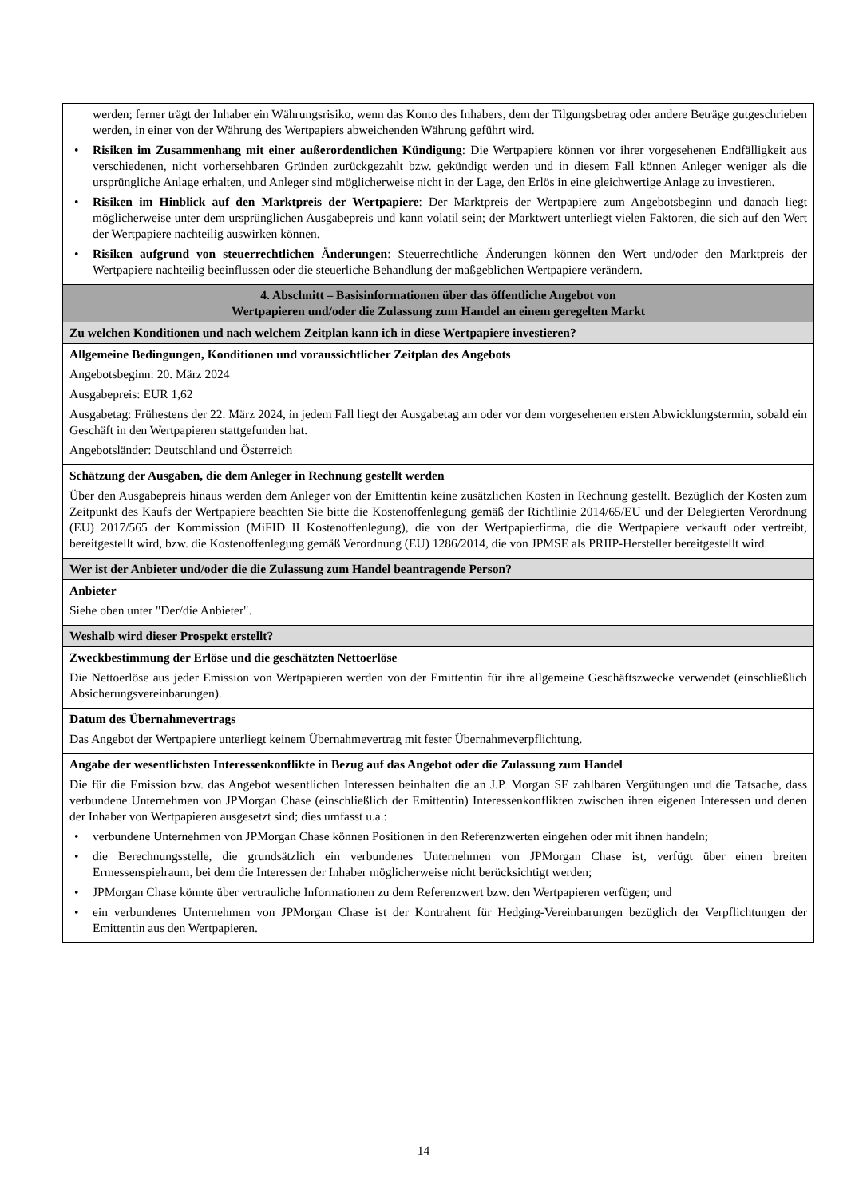| werden; ferner trägt der Inhaber ein Währungsrisiko, wenn das Konto des Inhabers, dem der Tilgungsbetrag oder andere Beträge gutgeschrieben werden, in einer von der Währung des Wertpapiers abweichenden Währung geführt wird. • Risiken im Zusammenhang mit einer außerordentlichen Kündigung : Die Wertpapiere können vor ihrer vorgesehenen Endfälligkeit aus verschiedenen, nicht vorhersehbaren Gründen zurückgezahlt bzw. gekündigt werden und in diesem Fall können Anleger weniger als die ursprüngliche Anlage erhalten, und Anleger sind möglicherweise nicht in der Lage, den Erlös in eine gleichwertige Anlage zu investieren. • Risiken im Hinblick auf den Marktpreis der Wertpapiere : Der Marktpreis der Wertpapiere zum Angebotsbeginn und danach liegt möglicherweise unter dem ursprünglichen Ausgabepreis und kann volatil sein; der Marktwert unterliegt vielen Faktoren, die sich auf den Wert der Wertpapiere nachteilig auswirken können. • Risiken aufgrund von steuerrechtlichen Änderungen : Steuerrechtliche Änderungen können den Wert und/oder den Marktpreis der Wertpapiere nachteilig beeinflussen oder die steuerliche Behandlung der maßgeblichen Wertpapiere verändern. |
| 4. Abschnitt – Basisinformationen über das öffentliche Angebot von Wertpapieren und/oder die Zulassung zum Handel an einem geregelten Markt |
| Zu welchen Konditionen und nach welchem Zeitplan kann ich in diese Wertpapiere investieren? |
| Allgemeine Bedingungen, Konditionen und voraussichtlicher Zeitplan des Angebots Angebotsbeginn: 20. März 2024 Ausgabepreis: EUR 1,62 Ausgabetag: Frühestens der 22. März 2024, in jedem Fall liegt der Ausgabetag am oder vor dem vorgesehenen ersten Abwicklungstermin, sobald ein Geschäft in den Wertpapieren stattgefunden hat. Angebotsländer: Deutschland und Österreich |
| Schätzung der Ausgaben, die dem Anleger in Rechnung gestellt werden Über den Ausgabepreis hinaus werden dem Anleger von der Emittentin keine zusätzlichen Kosten in Rechnung gestellt. Bezüglich der Kosten zum Zeitpunkt des Kaufs der Wertpapiere beachten Sie bitte die Kostenoffenlegung gemäß der Richtlinie 2014/65/EU und der Delegierten Verordnung (EU) 2017/565 der Kommission (MiFID II Kostenoffenlegung), die von der Wertpapierfirma, die die Wertpapiere verkauft oder vertreibt, bereitgestellt wird, bzw. die Kostenoffenlegung gemäß Verordnung (EU) 1286/2014, die von JPMSE als PRIIP-Hersteller bereitgestellt wird. |
| Wer ist der Anbieter und/oder die die Zulassung zum Handel beantragende Person? |
| Anbieter Siehe oben unter "Der/die Anbieter". |
| Weshalb wird dieser Prospekt erstellt? |
| Zweckbestimmung der Erlöse und die geschätzten Nettoerlöse Die Nettoerlöse aus jeder Emission von Wertpapieren werden von der Emittentin für ihre allgemeine Geschäftszwecke verwendet (einschließlich Absicherungsvereinbarungen). |
| Datum des Übernahmevertrags Das Angebot der Wertpapiere unterliegt keinem Übernahmevertrag mit fester Übernahmeverpflichtung. |
| Angabe der wesentlichsten Interessenkonflikte in Bezug auf das Angebot oder die Zulassung zum Handel Die für die Emission bzw. das Angebot wesentlichen Interessen beinhalten die an J.P. Morgan SE zahlbaren Vergütungen und die Tatsache, dass verbundene Unternehmen von JPMorgan Chase (einschließlich der Emittentin) Interessenkonflikten zwischen ihren eigenen Interessen und denen der Inhaber von Wertpapieren ausgesetzt sind; dies umfasst u.a.: • verbundene Unternehmen von JPMorgan Chase können Positionen in den Referenzwerten eingehen oder mit ihnen handeln; • die Berechnungsstelle, die grundsätzlich ein verbundenes Unternehmen von JPMorgan Chase ist, verfügt über einen breiten Ermessenspielraum, bei dem die Interessen der Inhaber möglicherweise nicht berücksichtigt werden; • JPMorgan Chase könnte über vertrauliche Informationen zu dem Referenzwert bzw. den Wertpapieren verfügen; und • ein verbundenes Unternehmen von JPMorgan Chase ist der Kontrahent für Hedging-Vereinbarungen bezüglich der Verpflichtungen der Emittentin aus den Wertpapieren. |
14